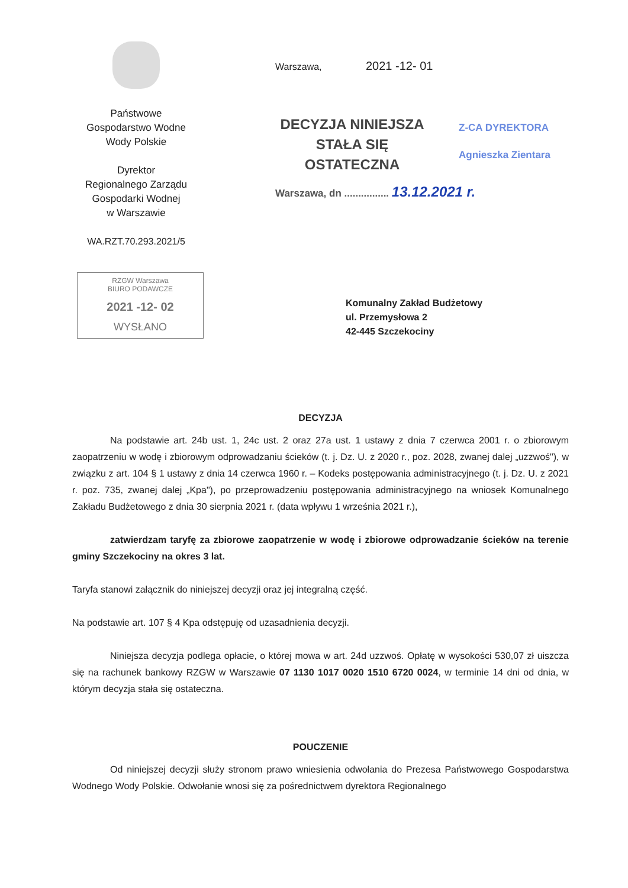Państwowe
Gospodarstwo Wodne
Wody Polskie
Dyrektor
Regionalnego Zarządu
Gospodarki Wodnej
w Warszawie
WA.RZT.70.293.2021/5
Warszawa, 2021 -12- 01
DECYZJA NINIEJSZA
STAŁA SIĘ
OSTATECZNA
Z-CA DYREKTORA
Agnieszka Zientara
Warszawa, dn ................ 13.12.2021 r.
RZGW Warszawa
BIURO PODAWCZE
2021 -12- 02
WYSŁANO
Komunalny Zakład Budżetowy
ul. Przemysłowa 2
42-445 Szczekociny
DECYZJA
Na podstawie art. 24b ust. 1, 24c ust. 2 oraz 27a ust. 1 ustawy z dnia 7 czerwca 2001 r. o zbiorowym zaopatrzeniu w wodę i zbiorowym odprowadzaniu ścieków (t. j. Dz. U. z 2020 r., poz. 2028, zwanej dalej „uzzwoś"), w związku z art. 104 § 1 ustawy z dnia 14 czerwca 1960 r. – Kodeks postępowania administracyjnego (t. j. Dz. U. z 2021 r. poz. 735, zwanej dalej „Kpa"), po przeprowadzeniu postępowania administracyjnego na wniosek Komunalnego Zakładu Budżetowego z dnia 30 sierpnia 2021 r. (data wpływu 1 września 2021 r.),
zatwierdzam taryfę za zbiorowe zaopatrzenie w wodę i zbiorowe odprowadzanie ścieków na terenie gminy Szczekociny na okres 3 lat.
Taryfa stanowi załącznik do niniejszej decyzji oraz jej integralną część.
Na podstawie art. 107 § 4 Kpa odstępuję od uzasadnienia decyzji.
Niniejsza decyzja podlega opłacie, o której mowa w art. 24d uzzwoś. Opłatę w wysokości 530,07 zł uiszcza się na rachunek bankowy RZGW w Warszawie 07 1130 1017 0020 1510 6720 0024, w terminie 14 dni od dnia, w którym decyzja stała się ostateczna.
POUCZENIE
Od niniejszej decyzji służy stronom prawo wniesienia odwołania do Prezesa Państwowego Gospodarstwa Wodnego Wody Polskie. Odwołanie wnosi się za pośrednictwem dyrektora Regionalnego